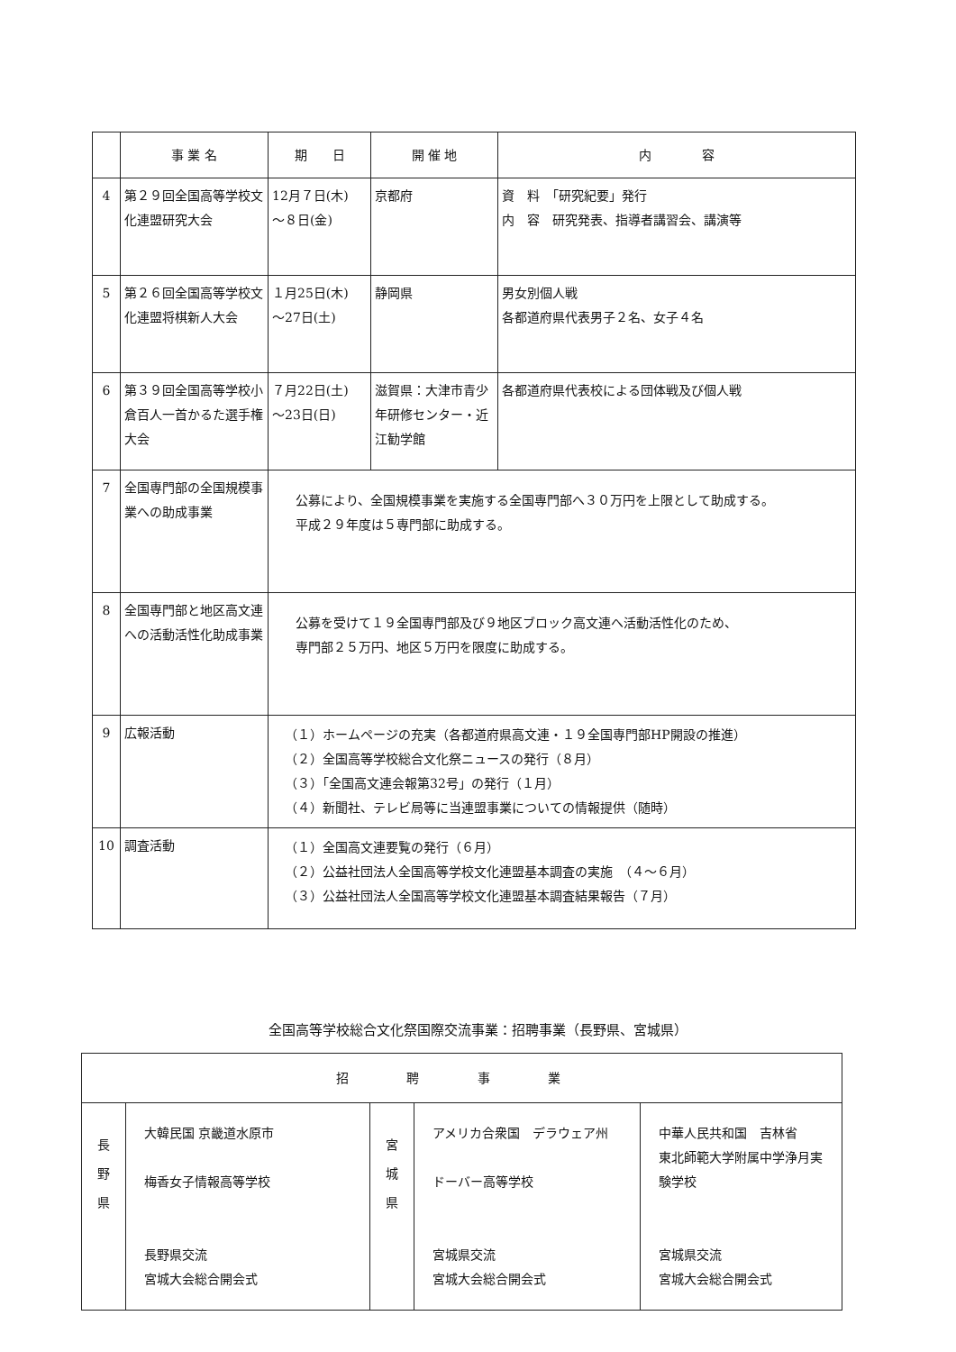| | 事 業 名 | 期 日 | 開 催 地 | 内 容 |
| --- | --- | --- | --- | --- |
| 4 | 第２９回全国高等学校文化連盟研究大会 | 12月７日(木) ～８日(金) | 京都府 | 資 料 「研究紀要」発行 内 容 研究発表、指導者講習会、講演等 |
| 5 | 第２６回全国高等学校文化連盟将棋新人大会 | １月25日(木) ～27日(土) | 静岡県 | 男女別個人戦 各都道府県代表男子２名、女子４名 |
| 6 | 第３９回全国高等学校小倉百人一首かるた選手権大会 | ７月22日(土) ～23日(日) | 滋賀県：大津市青少年研修センター・近江勧学館 | 各都道府県代表校による団体戦及び個人戦 |
| 7 | 全国専門部の全国規模事業への助成事業 | 公募により、全国規模事業を実施する全国専門部へ３０万円を上限として助成する。 平成２９年度は５専門部に助成する。 | | |
| 8 | 全国専門部と地区高文連への活動活性化助成事業 | 公募を受けて１９全国専門部及び９地区ブロック高文連へ活動活性化のため、 専門部２５万円、地区５万円を限度に助成する。 | | |
| 9 | 広報活動 | （１）ホームページの充実（各都道府県高文連・１９全国専門部HP開設の推進） （２）全国高等学校総合文化祭ニュースの発行（８月） （３）「全国高文連会報第32号」の発行（１月） （４）新聞社、テレビ局等に当連盟事業についての情報提供（随時） | | |
| 10 | 調査活動 | （１）全国高文連要覧の発行（６月） （２）公益社団法人全国高等学校文化連盟基本調査の実施 （４～６月） （３）公益社団法人全国高等学校文化連盟基本調査結果報告（７月） | | |
全国高等学校総合文化祭国際交流事業：招聘事業（長野県、宮城県）
| 招 聘 事 業 | | | | |
| --- | --- | --- | --- | --- |
| 長 野 県 | 大韓民国 京畿道水原市 梅香女子情報高等学校 長野県交流 宮城大会総合開会式 | 宮 城 県 | アメリカ合衆国 デラウェア州 ドーバー高等学校 宮城県交流 宮城大会総合開会式 | 中華人民共和国 吉林省 東北師範大学附属中学浄月実験学校 宮城県交流 宮城大会総合開会式 |